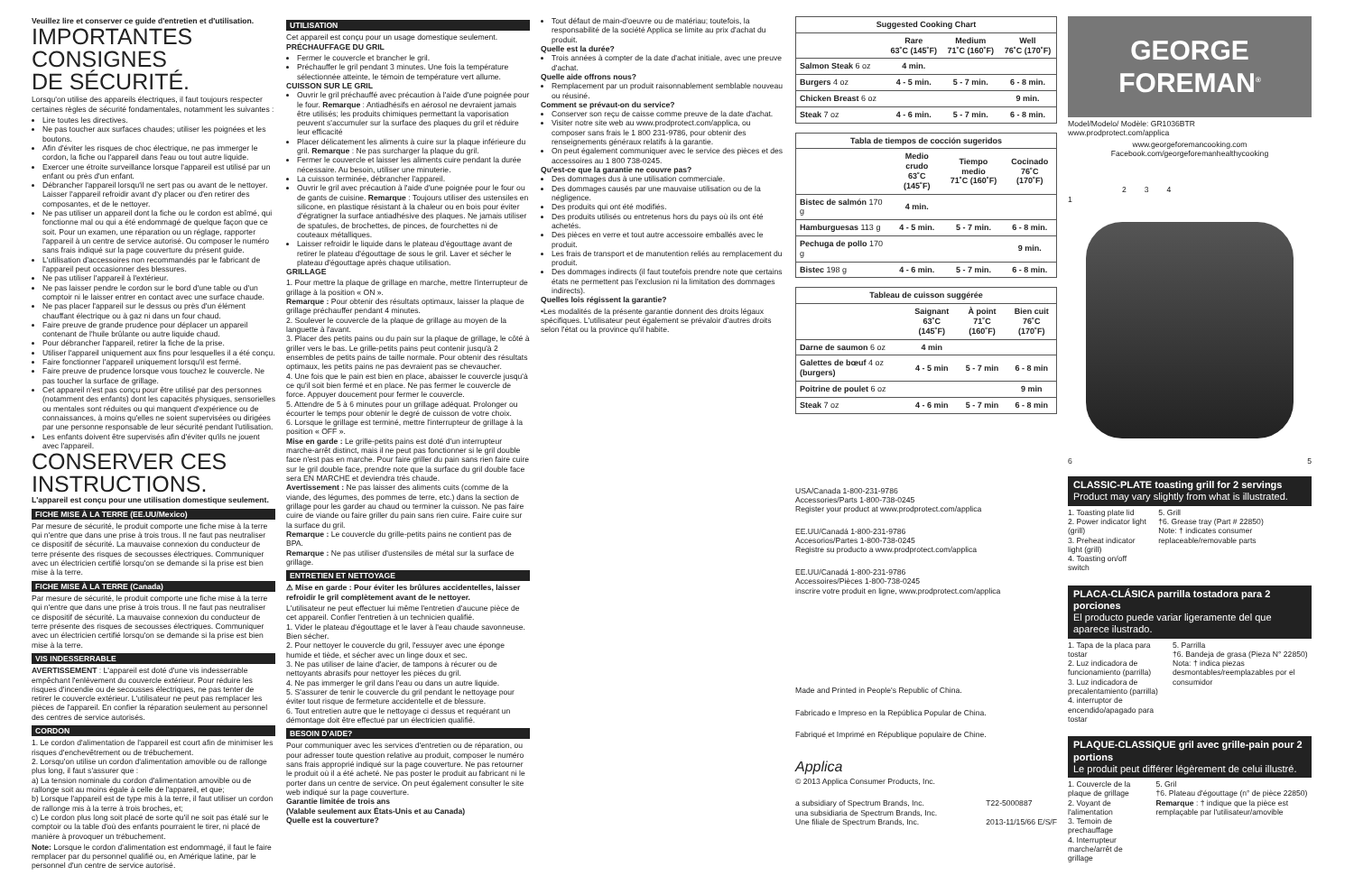Veuillez lire et conserver ce guide d'entretien et d'utilisation.
IMPORTANTES CONSIGNES
DE SÉCURITÉ.
Lorsqu'on utilise des appareils électriques, il faut toujours respecter certaines règles de sécurité fondamentales, notamment les suivantes :
Lire toutes les directives.
Ne pas toucher aux surfaces chaudes; utiliser les poignées et les boutons.
Afin d'éviter les risques de choc électrique, ne pas immerger le cordon, la fiche ou l'appareil dans l'eau ou tout autre liquide.
Exercer une étroite surveillance lorsque l'appareil est utilisé par un enfant ou près d'un enfant.
Débrancher l'appareil lorsqu'il ne sert pas ou avant de le nettoyer. Laisser l'appareil refroidir avant d'y placer ou d'en retirer des composantes, et de le nettoyer.
Ne pas utiliser un appareil dont la fiche ou le cordon est abîmé, qui fonctionne mal ou qui a été endommagé de quelque façon que ce soit. Pour un examen, une réparation ou un réglage, rapporter l'appareil à un centre de service autorisé. Ou composer le numéro sans frais indiqué sur la page couverture du présent guide.
L'utilisation d'accessoires non recommandés par le fabricant de l'appareil peut occasionner des blessures.
Ne pas utiliser l'appareil à l'extérieur.
Ne pas laisser pendre le cordon sur le bord d'une table ou d'un comptoir ni le laisser entrer en contact avec une surface chaude.
Ne pas placer l'appareil sur le dessus ou près d'un élément chauffant électrique ou à gaz ni dans un four chaud.
Faire preuve de grande prudence pour déplacer un appareil contenant de l'huile brûlante ou autre liquide chaud.
Pour débrancher l'appareil, retirer la fiche de la prise.
Utiliser l'appareil uniquement aux fins pour lesquelles il a été conçu.
Faire fonctionner l'appareil uniquement lorsqu'il est fermé.
Faire preuve de prudence lorsque vous touchez le couvercle. Ne pas toucher la surface de grillage.
Cet appareil n'est pas conçu pour être utilisé par des personnes (notamment des enfants) dont les capacités physiques, sensorielles ou mentales sont réduites ou qui manquent d'expérience ou de connaissances, à moins qu'elles ne soient supervisées ou dirigées par une personne responsable de leur sécurité pendant l'utilisation.
Les enfants doivent être supervisés afin d'éviter qu'ils ne jouent avec l'appareil.
CONSERVER CES INSTRUCTIONS.
L'appareil est conçu pour une utilisation domestique seulement.
FICHE MISE À LA TERRE (EE.UU/Mexico)
Par mesure de sécurité, le produit comporte une fiche mise à la terre qui n'entre que dans une prise à trois trous. Il ne faut pas neutraliser ce dispositif de sécurité. La mauvaise connexion du conducteur de terre présente des risques de secousses électriques. Communiquer avec un électricien certifié lorsqu'on se demande si la prise est bien mise à la terre.
FICHE MISE À LA TERRE (Canada)
Par mesure de sécurité, le produit comporte une fiche mise à la terre qui n'entre que dans une prise à trois trous. Il ne faut pas neutraliser ce dispositif de sécurité. La mauvaise connexion du conducteur de terre présente des risques de secousses électriques. Communiquer avec un électricien certifié lorsqu'on se demande si la prise est bien mise à la terre.
VIS INDESSERRABLE
AVERTISSEMENT : L'appareil est doté d'une vis indesserrable empêchant l'enlèvement du couvercle extérieur. Pour réduire les risques d'incendie ou de secousses électriques, ne pas tenter de retirer le couvercle extérieur. L'utilisateur ne peut pas remplacer les pièces de l'appareil. En confier la réparation seulement au personnel des centres de service autorisés.
CORDON
1. Le cordon d'alimentation de l'appareil est court afin de minimiser les risques d'enchevêtrement ou de trébuchement.
2. Lorsqu'on utilise un cordon d'alimentation amovible ou de rallonge plus long, il faut s'assurer que :
a) La tension nominale du cordon d'alimentation amovible ou de rallonge soit au moins égale à celle de l'appareil, et que;
b) Lorsque l'appareil est de type mis à la terre, il faut utiliser un cordon de rallonge mis à la terre à trois broches, et;
c) Le cordon plus long soit placé de sorte qu'il ne soit pas étalé sur le comptoir ou la table d'où des enfants pourraient le tirer, ni placé de manière à provoquer un trébuchement.
Note: Lorsque le cordon d'alimentation est endommagé, il faut le faire remplacer par du personnel qualifié ou, en Amérique latine, par le personnel d'un centre de service autorisé.
UTILISATION
Cet appareil est conçu pour un usage domestique seulement.
PRÉCHAUFFAGE DU GRIL
Fermer le couvercle et brancher le gril.
Préchauffer le gril pendant 3 minutes. Une fois la température sélectionnée atteinte, le témoin de température vert allume.
CUISSON SUR LE GRIL
Ouvrir le gril préchauffé avec précaution à l'aide d'une poignée pour le four. Remarque : Antiadhésifs en aérosol ne devraient jamais être utilisés; les produits chimiques permettant la vaporisation peuvent s'accumuler sur la surface des plaques du gril et réduire leur efficacité
Placer délicatement les aliments à cuire sur la plaque inférieure du gril. Remarque : Ne pas surcharger la plaque du gril.
Fermer le couvercle et laisser les aliments cuire pendant la durée nécessaire. Au besoin, utiliser une minuterie.
La cuisson terminée, débrancher l'appareil.
Ouvrir le gril avec précaution à l'aide d'une poignée pour le four ou de gants de cuisine. Remarque : Toujours utiliser des ustensiles en silicone, en plastique résistant à la chaleur ou en bois pour éviter d'égratigner la surface antiadhésive des plaques. Ne jamais utiliser de spatules, de brochettes, de pinces, de fourchettes ni de couteaux métalliques.
Laisser refroidir le liquide dans le plateau d'égouttage avant de retirer le plateau d'égouttage de sous le gril. Laver et sécher le plateau d'égouttage après chaque utilisation.
GRILLAGE
1. Pour mettre la plaque de grillage en marche, mettre l'interrupteur de grillage à la position « ON ».
Remarque : Pour obtenir des résultats optimaux, laisser la plaque de grillage préchauffer pendant 4 minutes.
2. Soulever le couvercle de la plaque de grillage au moyen de la languette à l'avant.
3. Placer des petits pains ou du pain sur la plaque de grillage, le côté à griller vers le bas. Le grille-petits pains peut contenir jusqu'à 2 ensembles de petits pains de taille normale. Pour obtenir des résultats optimaux, les petits pains ne pas devraient pas se chevaucher.
4. Une fois que le pain est bien en place, abaisser le couvercle jusqu'à ce qu'il soit bien fermé et en place. Ne pas fermer le couvercle de force. Appuyer doucement pour fermer le couvercle.
5. Attendre de 5 à 6 minutes pour un grillage adéquat. Prolonger ou écourter le temps pour obtenir le degré de cuisson de votre choix.
6. Lorsque le grillage est terminé, mettre l'interrupteur de grillage à la position « OFF ».
Mise en garde : Le grille-petits pains est doté d'un interrupteur marche-arrêt distinct, mais il ne peut pas fonctionner si le gril double face n'est pas en marche. Pour faire griller du pain sans rien faire cuire sur le gril double face, prendre note que la surface du gril double face sera EN MARCHE et deviendra très chaude.
Avertissement : Ne pas laisser des aliments cuits (comme de la viande, des légumes, des pommes de terre, etc.) dans la section de grillage pour les garder au chaud ou terminer la cuisson. Ne pas faire cuire de viande ou faire griller du pain sans rien cuire. Faire cuire sur la surface du gril.
Remarque : Le couvercle du grille-petits pains ne contient pas de BPA.
Remarque : Ne pas utiliser d'ustensiles de métal sur la surface de grillage.
ENTRETIEN ET NETTOYAGE
⚠ Mise en garde : Pour éviter les brûlures accidentelles, laisser refroidir le gril complètement avant de le nettoyer.
L'utilisateur ne peut effectuer lui même l'entretien d'aucune pièce de cet appareil. Confier l'entretien à un technicien qualifié.
1. Vider le plateau d'égouttage et le laver à l'eau chaude savonneuse. Bien sécher.
2. Pour nettoyer le couvercle du gril, l'essuyer avec une éponge humide et tiède, et sécher avec un linge doux et sec.
3. Ne pas utiliser de laine d'acier, de tampons à récurer ou de nettoyants abrasifs pour nettoyer les pièces du gril.
4. Ne pas immerger le gril dans l'eau ou dans un autre liquide.
5. S'assurer de tenir le couvercle du gril pendant le nettoyage pour éviter tout risque de fermeture accidentelle et de blessure.
6. Tout entretien autre que le nettoyage ci dessus et requérant un démontage doit être effectué par un électricien qualifié.
BESOIN D'AIDE?
Pour communiquer avec les services d'entretien ou de réparation, ou pour adresser toute question relative au produit, composer le numéro sans frais approprié indiqué sur la page couverture. Ne pas retourner le produit où il a été acheté. Ne pas poster le produit au fabricant ni le porter dans un centre de service. On peut également consulter le site web indiqué sur la page couverture.
Garantie limitée de trois ans
(Valable seulement aux États-Unis et au Canada)
Quelle est la couverture?
Tout défaut de main-d'oeuvre ou de matériau; toutefois, la responsabilité de la société Applica se limite au prix d'achat du produit.
Quelle est la durée?
Trois années à compter de la date d'achat initiale, avec une preuve d'achat.
Quelle aide offrons nous?
Remplacement par un produit raisonnablement semblable nouveau ou réusiné.
Comment se prévaut-on du service?
Conserver son reçu de caisse comme preuve de la date d'achat.
Visiter notre site web au www.prodprotect.com/applica, ou composer sans frais le 1 800 231-9786, pour obtenir des renseignements généraux relatifs à la garantie.
On peut également communiquer avec le service des pièces et des accessoires au 1 800 738-0245.
Qu'est-ce que la garantie ne couvre pas?
Des dommages dus à une utilisation commerciale.
Des dommages causés par une mauvaise utilisation ou de la négligence.
Des produits qui ont été modifiés.
Des produits utilisés ou entretenus hors du pays où ils ont été achetés.
Des pièces en verre et tout autre accessoire emballés avec le produit.
Les frais de transport et de manutention reliés au remplacement du produit.
Des dommages indirects (il faut toutefois prendre note que certains états ne permettent pas l'exclusion ni la limitation des dommages indirects).
Quelles lois régissent la garantie?
•Les modalités de la présente garantie donnent des droits légaux spécifiques. L'utilisateur peut également se prévaloir d'autres droits selon l'état ou la province qu'il habite.
| Suggested Cooking Chart | | | |
| --- | --- | --- | --- |
| | Rare 63˚C (145˚F) | Medium 71˚C (160˚F) | Well 76˚C (170˚F) |
| Salmon Steak 6 oz | 4 min. | | |
| Burgers 4 oz | 4 - 5 min. | 5 - 7 min. | 6 - 8 min. |
| Chicken Breast 6 oz | | | 9 min. |
| Steak 7 oz | 4 - 6 min. | 5 - 7 min. | 6 - 8 min. |
| Tabla de tiempos de cocción sugeridos | | | |
| --- | --- | --- | --- |
| | Medio crudo 63˚C (145˚F) | Tiempo medio 71˚C (160˚F) | Cocinado 76˚C (170˚F) |
| Bistec de salmón 170 g | 4 min. | | |
| Hamburguesas 113 g | 4 - 5 min. | 5 - 7 min. | 6 - 8 min. |
| Pechuga de pollo 170 g | | | 9 min. |
| Bistec 198 g | 4 - 6 min. | 5 - 7 min. | 6 - 8 min. |
| Tableau de cuisson suggérée | | | |
| --- | --- | --- | --- |
| | Saignant 63˚C (145˚F) | À point 71˚C (160˚F) | Bien cuit 76˚C (170˚F) |
| Darne de saumon 6 oz | 4 min | | |
| Galettes de bœuf 4 oz (burgers) | 4 - 5 min | 5 - 7 min | 6 - 8 min |
| Poitrine de poulet 6 oz | | | 9 min |
| Steak 7 oz | 4 - 6 min | 5 - 7 min | 6 - 8 min |
USA/Canada 1-800-231-9786
Accessories/Parts 1-800-738-0245
Register your product at www.prodprotect.com/applica
EE.UU/Canadá 1-800-231-9786
Accesorios/Partes 1-800-738-0245
Registre su producto a www.prodprotect.com/applica
EE.UU/Canadá 1-800-231-9786
Accessoires/Pièces 1-800-738-0245
inscrire votre produit en ligne, www.prodprotect.com/applica
Made and Printed in People's Republic of China.
Fabricado e Impreso en la República Popular de China.
Fabriqué et Imprimé en République populaire de Chine.
Applica
© 2013 Applica Consumer Products, Inc.
a subsidiary of Spectrum Brands, Inc.
una subsidiaria de Spectrum Brands, Inc.
Une filiale de Spectrum Brands, Inc.
T22-5000887
2013-11/15/66 E/S/F
GEORGE FOREMAN<sup>®</sup>
Model/Modelo/ Modèle: GR1036BTR
www.prodprotect.com/applica
www.georgeforemancooking.com
Facebook.com/georgeforemanhealthycooking
2 3 4
1
6 5
CLASSIC-PLATE toasting grill for 2 servings
Product may vary slightly from what is illustrated.
1. Toasting plate lid
2. Power indicator light (grill)
3. Preheat indicator light (grill)
4. Toasting on/off switch
5. Grill
†6. Grease tray (Part # 22850)
Note: † indicates consumer replaceable/removable parts
PLACA-CLÁSICA parrilla tostadora para 2 porciones
El producto puede variar ligeramente del que aparece ilustrado.
1. Tapa de la placa para tostar
2. Luz indicadora de funcionamiento (parrilla)
3. Luz indicadora de precalentamiento (parrilla)
4. interruptor de encendido/apagado para tostar
5. Parrilla
†6. Bandeja de grasa (Pieza N° 22850)
Nota: † indica piezas desmontables/reemplazables por el consumidor
PLAQUE-CLASSIQUE gril avec grille-pain pour 2 portions
Le produit peut différer légèrement de celui illustré.
1. Couvercle de la plaque de grillage
2. Voyant de l'alimentation
3. Temoin de prechauffage
4. Interrupteur marche/arrêt de grillage
5. Gril
†6. Plateau d'égouttage (n° de pièce 22850)
Remarque : † indique que la pièce est remplaçable par l'utilisateur/amovible